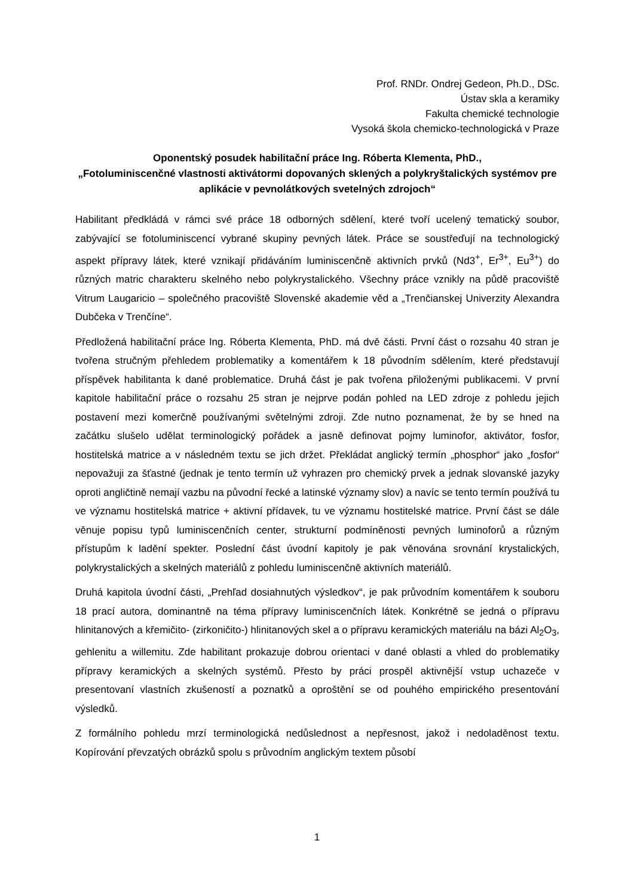Prof. RNDr. Ondrej Gedeon, Ph.D., DSc.
Ústav skla a keramiky
Fakulta chemické technologie
Vysoká škola chemicko-technologická v Praze
Oponentský posudek habilitační práce Ing. Róberta Klementa, PhD.,
„Fotoluminiscenčné vlastnosti aktivátormi dopovaných sklených a polykryštalických systémov pre aplikácie v pevnolátkových svetelných zdrojoch“
Habilitant předkládá v rámci své práce 18 odborných sdělení, které tvoří ucelený tematický soubor, zabývající se fotoluminiscencí vybrané skupiny pevných látek. Práce se soustřeďují na technologický aspekt přípravy látek, které vznikají přidáváním luminiscenčně aktivních prvků (Nd3<sup>+</sup>, Er<sup>3+</sup>, Eu<sup>3+</sup>) do různých matric charakteru skelného nebo polykrystalického. Všechny práce vznikly na půdě pracoviště Vitrum Laugaricio – společného pracoviště Slovenské akademie věd a „Trenčianskej Univerzity Alexandra Dubčeka v Trenčíne“.
Předložená habilitační práce Ing. Róberta Klementa, PhD. má dvě části. První část o rozsahu 40 stran je tvořena stručným přehledem problematiky a komentářem k 18 původním sdělením, které představují příspěvek habilitanta k dané problematice. Druhá část je pak tvořena přiloženými publikacemi. V první kapitole habilitační práce o rozsahu 25 stran je nejprve podán pohled na LED zdroje z pohledu jejich postavení mezi komerčně používanými světelnými zdroji. Zde nutno poznamenat, že by se hned na začátku slušelo udělat terminologický pořádek a jasně definovat pojmy luminofor, aktivátor, fosfor, hostitelská matrice a v následném textu se jich držet. Překládat anglický termín „phosphor“ jako „fosfor“ nepovažuji za šťastné (jednak je tento termín už vyhrazen pro chemický prvek a jednak slovanské jazyky oproti angličtině nemají vazbu na původní řecké a latinské významy slov) a navíc se tento termín používá tu ve významu hostitelská matrice + aktivní přídavek, tu ve významu hostitelské matrice. První část se dále věnuje popisu typů luminiscenčních center, strukturní podmíněnosti pevných luminoforů a různým přístupům k ladění spekter. Poslední část úvodní kapitoly je pak věnována srovnání krystalických, polykrystalických a skelných materiálů z pohledu luminiscenčně aktivních materiálů.
Druhá kapitola úvodní části, „Prehľad dosiahnutých výsledkov“, je pak průvodním komentářem k souboru 18 prací autora, dominantně na téma přípravy luminiscenčních látek. Konkrétně se jedná o přípravu hlinitanových a křemičito- (zirkoničito-) hlinitanových skel a o přípravu keramických materiálu na bázi Al<sub>2</sub>O<sub>3</sub>, gehlenitu a willemitu. Zde habilitant prokazuje dobrou orientaci v dané oblasti a vhled do problematiky přípravy keramických a skelných systémů. Přesto by práci prospěl aktivnější vstup uchazeče v presentovaní vlastních zkušeností a poznatků a oproštění se od pouhého empirického presentování výsledků.
Z formálního pohledu mrzí terminologická nedůslednost a nepřesnost, jakož i nedoladěnost textu. Kopírování převzatých obrázků spolu s průvodním anglickým textem působí
1